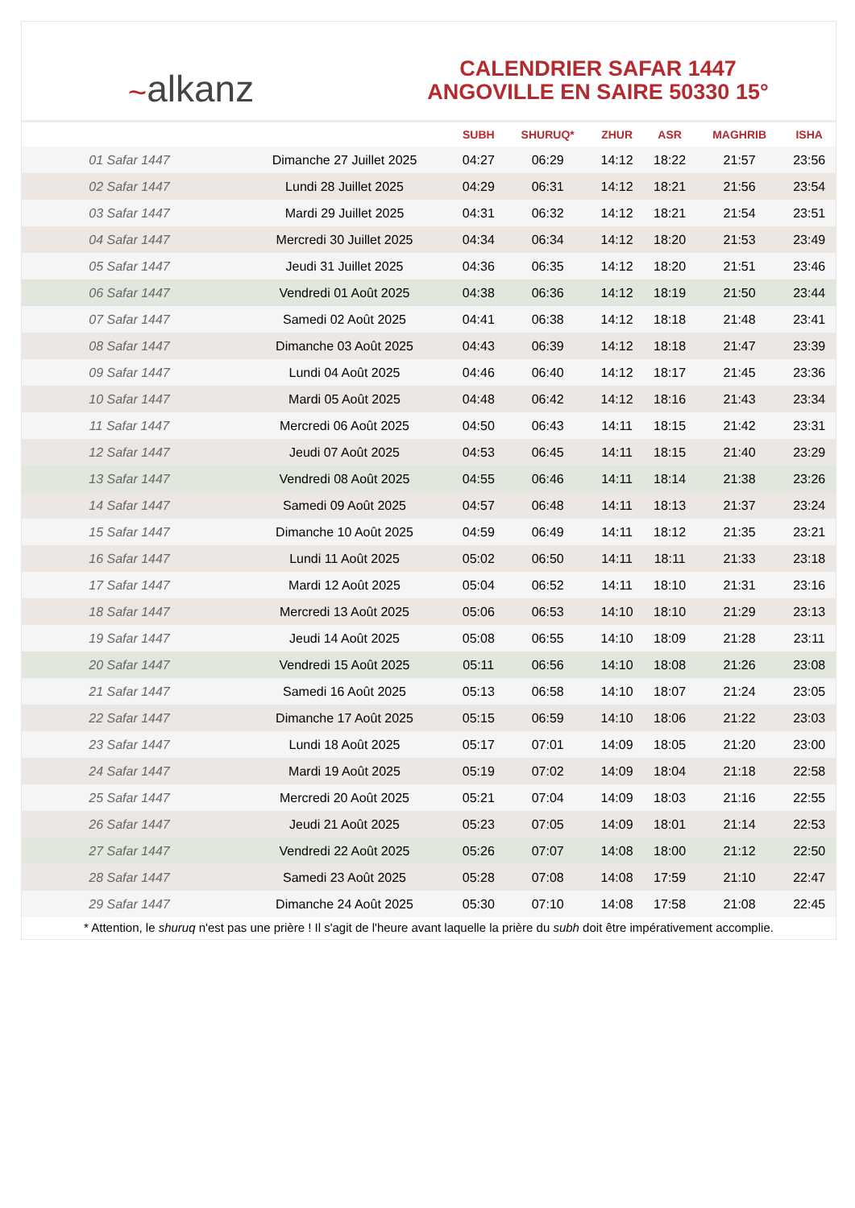~ alkanz
CALENDRIER SAFAR 1447
ANGOVILLE EN SAIRE 50330 15°
| | | SUBH | SHURUQ* | ZHUR | ASR | MAGHRIB | ISHA |
| --- | --- | --- | --- | --- | --- | --- | --- |
| 01 Safar 1447 | Dimanche 27 Juillet 2025 | 04:27 | 06:29 | 14:12 | 18:22 | 21:57 | 23:56 |
| 02 Safar 1447 | Lundi 28 Juillet 2025 | 04:29 | 06:31 | 14:12 | 18:21 | 21:56 | 23:54 |
| 03 Safar 1447 | Mardi 29 Juillet 2025 | 04:31 | 06:32 | 14:12 | 18:21 | 21:54 | 23:51 |
| 04 Safar 1447 | Mercredi 30 Juillet 2025 | 04:34 | 06:34 | 14:12 | 18:20 | 21:53 | 23:49 |
| 05 Safar 1447 | Jeudi 31 Juillet 2025 | 04:36 | 06:35 | 14:12 | 18:20 | 21:51 | 23:46 |
| 06 Safar 1447 | Vendredi 01 Août 2025 | 04:38 | 06:36 | 14:12 | 18:19 | 21:50 | 23:44 |
| 07 Safar 1447 | Samedi 02 Août 2025 | 04:41 | 06:38 | 14:12 | 18:18 | 21:48 | 23:41 |
| 08 Safar 1447 | Dimanche 03 Août 2025 | 04:43 | 06:39 | 14:12 | 18:18 | 21:47 | 23:39 |
| 09 Safar 1447 | Lundi 04 Août 2025 | 04:46 | 06:40 | 14:12 | 18:17 | 21:45 | 23:36 |
| 10 Safar 1447 | Mardi 05 Août 2025 | 04:48 | 06:42 | 14:12 | 18:16 | 21:43 | 23:34 |
| 11 Safar 1447 | Mercredi 06 Août 2025 | 04:50 | 06:43 | 14:11 | 18:15 | 21:42 | 23:31 |
| 12 Safar 1447 | Jeudi 07 Août 2025 | 04:53 | 06:45 | 14:11 | 18:15 | 21:40 | 23:29 |
| 13 Safar 1447 | Vendredi 08 Août 2025 | 04:55 | 06:46 | 14:11 | 18:14 | 21:38 | 23:26 |
| 14 Safar 1447 | Samedi 09 Août 2025 | 04:57 | 06:48 | 14:11 | 18:13 | 21:37 | 23:24 |
| 15 Safar 1447 | Dimanche 10 Août 2025 | 04:59 | 06:49 | 14:11 | 18:12 | 21:35 | 23:21 |
| 16 Safar 1447 | Lundi 11 Août 2025 | 05:02 | 06:50 | 14:11 | 18:11 | 21:33 | 23:18 |
| 17 Safar 1447 | Mardi 12 Août 2025 | 05:04 | 06:52 | 14:11 | 18:10 | 21:31 | 23:16 |
| 18 Safar 1447 | Mercredi 13 Août 2025 | 05:06 | 06:53 | 14:10 | 18:10 | 21:29 | 23:13 |
| 19 Safar 1447 | Jeudi 14 Août 2025 | 05:08 | 06:55 | 14:10 | 18:09 | 21:28 | 23:11 |
| 20 Safar 1447 | Vendredi 15 Août 2025 | 05:11 | 06:56 | 14:10 | 18:08 | 21:26 | 23:08 |
| 21 Safar 1447 | Samedi 16 Août 2025 | 05:13 | 06:58 | 14:10 | 18:07 | 21:24 | 23:05 |
| 22 Safar 1447 | Dimanche 17 Août 2025 | 05:15 | 06:59 | 14:10 | 18:06 | 21:22 | 23:03 |
| 23 Safar 1447 | Lundi 18 Août 2025 | 05:17 | 07:01 | 14:09 | 18:05 | 21:20 | 23:00 |
| 24 Safar 1447 | Mardi 19 Août 2025 | 05:19 | 07:02 | 14:09 | 18:04 | 21:18 | 22:58 |
| 25 Safar 1447 | Mercredi 20 Août 2025 | 05:21 | 07:04 | 14:09 | 18:03 | 21:16 | 22:55 |
| 26 Safar 1447 | Jeudi 21 Août 2025 | 05:23 | 07:05 | 14:09 | 18:01 | 21:14 | 22:53 |
| 27 Safar 1447 | Vendredi 22 Août 2025 | 05:26 | 07:07 | 14:08 | 18:00 | 21:12 | 22:50 |
| 28 Safar 1447 | Samedi 23 Août 2025 | 05:28 | 07:08 | 14:08 | 17:59 | 21:10 | 22:47 |
| 29 Safar 1447 | Dimanche 24 Août 2025 | 05:30 | 07:10 | 14:08 | 17:58 | 21:08 | 22:45 |
* Attention, le shuruq n'est pas une prière ! Il s'agit de l'heure avant laquelle la prière du subh doit être impérativement accomplie.